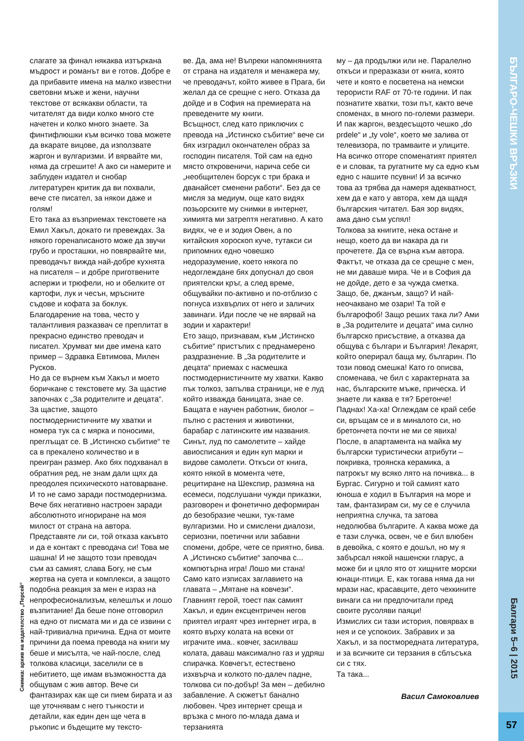БЪЛГАРО-ЧЕШКИ ВРЪЗКИ
Бaлгapи 5–6 | 2015
слагате за финал някаква изтъркана мъдрост и романът ви е готов. Добре е да прибавите имена на малко известни световни мъже и жени, научни текстове от всякакви области, та читателят да види колко много сте начетен и колко много знаете. За финтифлюшки към всичко това можете да вкарате вицове, да използвате жаргон и вулгаризми. И вярвайте ми, няма да сгрешите! А ако си намерите и заблуден издател и снобар литературен критик да ви похвали, вече сте писател, за някои даже и голям!
Ето така аз възприемах текстовете на Емил Хакъл, докато ги превеждах. За някого горенаписаното може да звучи грубо и просташки, но повярвайте ми, преводачът вижда най-добре кухнята на писателя – и добре приготвените аспержи и трюфели, но и обелките от картофи, лук и чесън, мръсните съдове и кофата за боклук. Благодарение на това, често у талантливия разказвач се преплитат в прекрасно единство преводач и писател. Хрумват ми две имена като пример – Здравка Евтимова, Милен Русков.
Но да се върнем към Хакъл и моето боричкане с текстовете му. За щастие започнах с „За родителите и децата“. За щастие, защото постмодернистичните му хватки и номера тук са с мярка и поносими, преглъщат се. В „Истинско събитие“ те са в прекалено количество и в преигран размер. Ако бях подхванал в обратния ред, не знам дали щях да преодолея психическото натоварване. И то не само заради постмодернизма. Вече бях негативно настроен заради абсолютното игнориране на моя милост от страна на автора. Представяте ли си, той отказа какъвто и да е контакт с преводача си! Това ме шашна! И не защото този преводач съм аз самият, слава Богу, не съм жертва на суета и комплекси, а защото подобна реакция за мен е израз на непрофесионализъм, келешлък и лошо възпитание! Да беше поне отговорил на едно от писмата ми и да се извини с най-тривиална причина. Една от моите причини да поема превода на книги му беше и мисълта, че най-после, след толкова класици, заселили се в небитието, ще имам възможността да общувам с жив автор. Вече си фантазирах как ще си пием бирата и аз ще уточнявам с него тънкости и детайли, как един ден ще чета в ръкопис и бъдещите му тексто-
ве. Да, ама не! Въпреки напомнянията от страна на издателя и менажера му, че преводачът, който живее в Прага, би желал да се срещне с него. Отказа да дойде и в София на премиерата на преведените му книги.
Всъщност, след като приключих с превода на „Истинско събитие“ вече си бях изградил окончателен образ за господин писателя. Той сам на едно място откровеничи, нарича себе си „необщителен борсук с три брака и дванайсет сменени работи“. Без да се мисля за медиум, още като видях позьорските му снимки в интернет, химията ми затрептя негативно. А като видях, че е и зодия Овен, а по китайския хороскоп куче, тутакси си припомних едно човешко недоразумение, което някога по недоглеждане бях допуснал до своя приятелски кръг, а след време, общувайки по-активно и по-отблизо с погнуса изхвърлих от него и заличих завинаги. Иди после че не вярвай на зодии и характери!
Ето защо, признавам, към „Истинско събитие“ пристъпих с преднамерено раздразнение. В „За родителите и децата“ приемах с насмешка постмодернистичните му хватки. Какво пък толкоз, запълва страници, не е луд който изважда баницата, знае се. Бащата е научен работник, биолог – пълно с растения и животинки, барабар с латинските им названия. Синът, луд по самолетите – хайде авиосписания и един куп марки и видове самолети. Откъси от книга, която някой в момента чете, рецитиране на Шекспир, размяна на есемеси, подслушани чужди приказки, разговорен и фонетично деформиран до безобразие чешки, тук-таме вулгаризми. Но и смислени диалози, сериозни, поетични или забавни спомени, добре, чете се приятно, бива.
А „Истинско събитие“ започва с... компютърна игра! Лошо ми стана! Само като изписах заглавието на главата – „Мятане на ковчези“. Главният герой, тоест пак самият Хакъл, и един ексцентричен негов приятел играят чрез интернет игра, в която върху колата на всеки от играчите има.. ковчег, засилваш колата, даваш максимално газ и удряш спирачка. Ковчегът, естествено изхвърча и колкото по-далеч падне, толкова си по-добър! За мен – дебилно забавление. А сюжетът банално любовен. Чрез интернет среща и връзка с много по-млада дама и терзанията
му – да продължи или не. Паралелно откъси и преразкази от книга, която чете и която е посветена на немски терористи RAF от 70-те години. И пак познатите хватки, този път, както вече споменах, в много по-големи размери. И пак жаргон, вездесъщото чешко „do prdele“ и „ty vole“, което ме залива от телевизора, по трамваите и улиците. На всичко отгоре споменатият приятел е и словак, та ругатните му са едно към едно с нашите псувни! И за всичко това аз трябва да намеря адекватност, хем да е като у автора, хем да щадя българския читател. Бая зор видях, ама дано съм успял!
Толкова за книгите, нека остане и нещо, което да ви накара да ги прочетете. Да се върна към автора. Фактът, че отказа да се срещне с мен, не ми даваше мира. Че и в София да не дойде, дето е за чужда сметка. Защо, бе, джанъм, защо? И най-неочаквано ме озари! Та той е българофоб! Защо реших така ли? Ами в „За родителите и децата“ има силно българско присъствие, а отказва да общува с българи и България! Лекарят, който оперирал баща му, българин. По този повод смешка! Като го описва, споменава, че бил с характерната за нас, българските мъже, прическа. И знаете ли каква е тя? Бретонче! Паднах! Ха-ха! Оглеждам се край себе си, връщам се и в миналото си, но бретончета почти не ми се явиха! После, в апартамента на майка му български туристически атрибути – покривка, троянска керамика, а патрокът му всяко лято на почивка... в Бургас. Сигурно и той самият като юноша е ходил в България на море и там, фантазирам си, му се е случила неприятна случка, та затова недолюбва българите. А каква може да е тази случка, освен, че е бил влюбен в девойка, с която е дошъл, но му я забърсал някой нашенски гларус, а може би и цяло ято от хищните морски юнаци-птици. Е, как тогава няма да ни мрази нас, красавците, дето чехкините винаги са ни предпочитали пред своите русоляви паяци!
Измислих си тази история, повярвах в нея и се успокоих. Забравих и за Хакъл, и за постморедната литература, и за всичките си терзания в сблъсъка си с тях.
Та така...
Васил Самоковлиев
Снимка: архив на издателство „Персей“
57